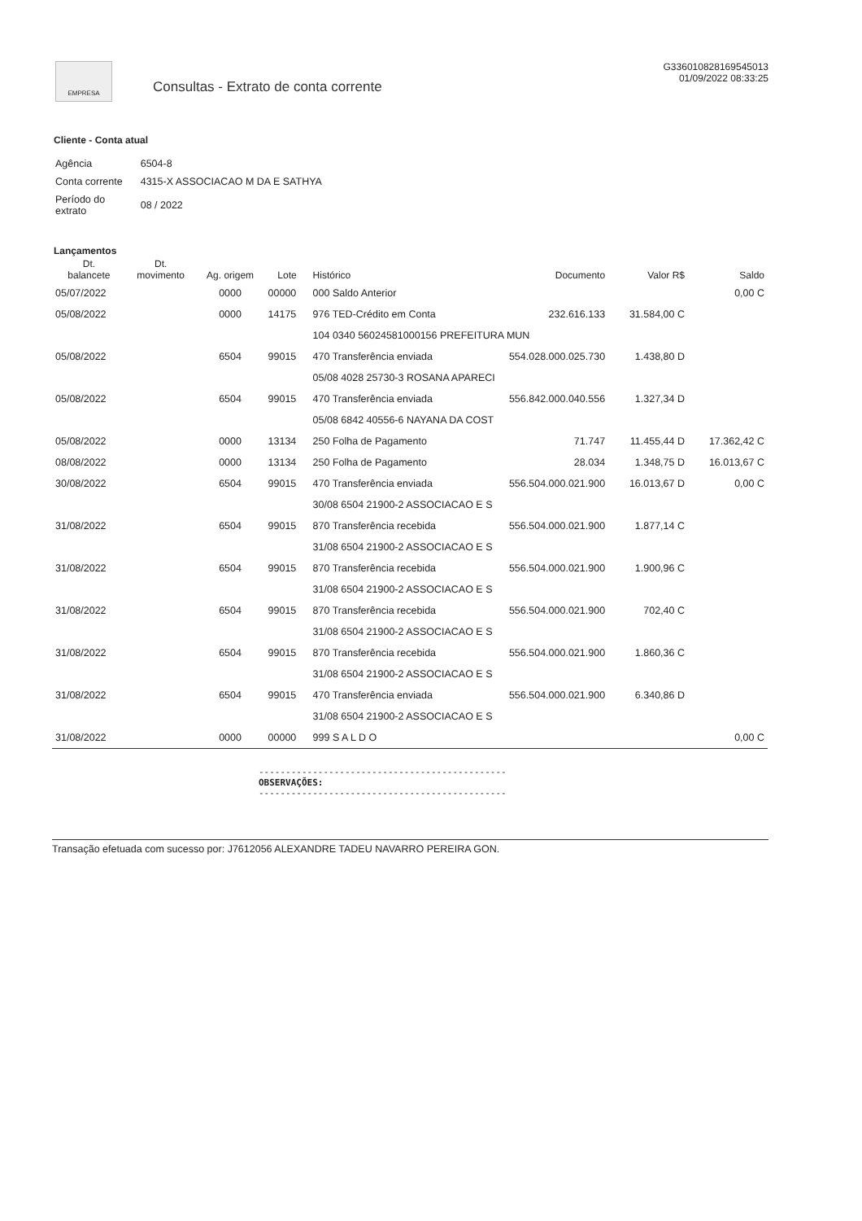EMPRESA
Consultas - Extrato de conta corrente
G336010828169545013
01/09/2022 08:33:25
Cliente - Conta atual
| Agência | 6504-8 |
| Conta corrente | 4315-X ASSOCIACAO M DA E SATHYA |
| Período do extrato | 08 / 2022 |
Lançamentos
| Dt. balancete | Dt. movimento | Ag. origem | Lote | Histórico | Documento | Valor R$ | Saldo |
| --- | --- | --- | --- | --- | --- | --- | --- |
| 05/07/2022 | | 0000 | 00000 | 000 Saldo Anterior | | | 0,00 C |
| 05/08/2022 | | 0000 | 14175 | 976 TED-Crédito em Conta | 232.616.133 | 31.584,00 C | |
| | | | | 104 0340 56024581000156 PREFEITURA MUN | | | |
| 05/08/2022 | | 6504 | 99015 | 470 Transferência enviada | 554.028.000.025.730 | 1.438,80 D | |
| | | | | 05/08 4028 25730-3 ROSANA APARECI | | | |
| 05/08/2022 | | 6504 | 99015 | 470 Transferência enviada | 556.842.000.040.556 | 1.327,34 D | |
| | | | | 05/08 6842 40556-6 NAYANA DA COST | | | |
| 05/08/2022 | | 0000 | 13134 | 250 Folha de Pagamento | 71.747 | 11.455,44 D | 17.362,42 C |
| 08/08/2022 | | 0000 | 13134 | 250 Folha de Pagamento | 28.034 | 1.348,75 D | 16.013,67 C |
| 30/08/2022 | | 6504 | 99015 | 470 Transferência enviada | 556.504.000.021.900 | 16.013,67 D | 0,00 C |
| | | | | 30/08 6504 21900-2 ASSOCIACAO E S | | | |
| 31/08/2022 | | 6504 | 99015 | 870 Transferência recebida | 556.504.000.021.900 | 1.877,14 C | |
| | | | | 31/08 6504 21900-2 ASSOCIACAO E S | | | |
| 31/08/2022 | | 6504 | 99015 | 870 Transferência recebida | 556.504.000.021.900 | 1.900,96 C | |
| | | | | 31/08 6504 21900-2 ASSOCIACAO E S | | | |
| 31/08/2022 | | 6504 | 99015 | 870 Transferência recebida | 556.504.000.021.900 | 702,40 C | |
| | | | | 31/08 6504 21900-2 ASSOCIACAO E S | | | |
| 31/08/2022 | | 6504 | 99015 | 870 Transferência recebida | 556.504.000.021.900 | 1.860,36 C | |
| | | | | 31/08 6504 21900-2 ASSOCIACAO E S | | | |
| 31/08/2022 | | 6504 | 99015 | 470 Transferência enviada | 556.504.000.021.900 | 6.340,86 D | |
| | | | | 31/08 6504 21900-2 ASSOCIACAO E S | | | |
| 31/08/2022 | | 0000 | 00000 | 999 S A L D O | | | 0,00 C |
----------------------------------------------
OBSERVAÇÕES:
----------------------------------------------
Transação efetuada com sucesso por: J7612056 ALEXANDRE TADEU NAVARRO PEREIRA GON.